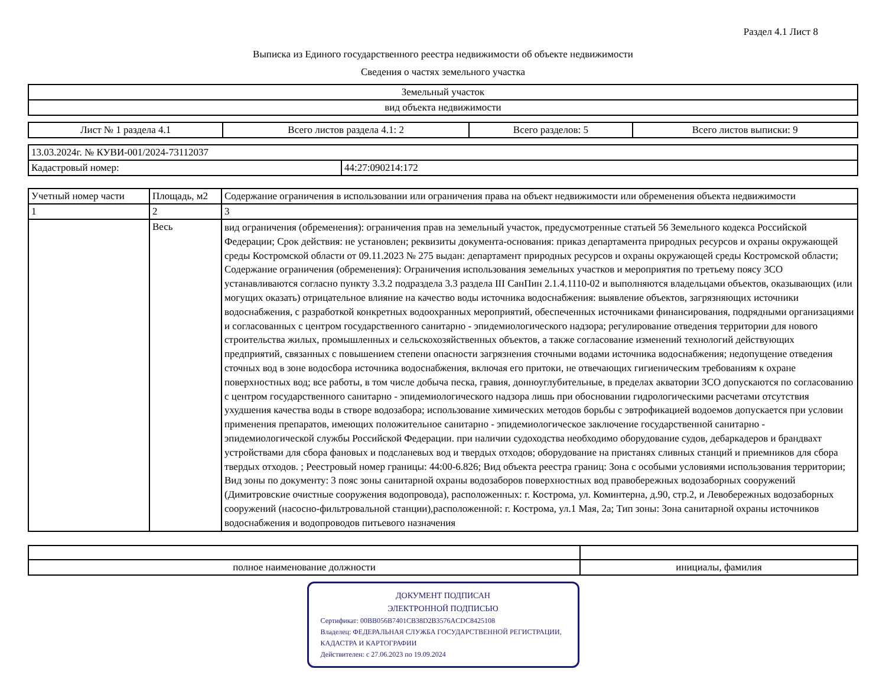Раздел 4.1 Лист 8
Выписка из Единого государственного реестра недвижимости об объекте недвижимости
Сведения о частях земельного участка
| Земельный участок |
| вид объекта недвижимости |
| Лист № 1 раздела 4.1 | Всего листов раздела 4.1: 2 | Всего разделов: 5 | Всего листов выписки: 9 |
| 13.03.2024г. № КУВИ-001/2024-73112037 | |
| Кадастровый номер: | 44:27:090214:172 |
| Учетный номер части | Площадь, м2 | Содержание ограничения в использовании или ограничения права на объект недвижимости или обременения объекта недвижимости |
| --- | --- | --- |
| 1 | 2 | 3 |
| | Весь | вид ограничения (обременения): ограничения прав на земельный участок, предусмотренные статьей 56 Земельного кодекса Российской Федерации; Срок действия: не установлен; реквизиты документа-основания: приказ департамента природных ресурсов и охраны окружающей среды Костромской области от 09.11.2023 № 275 выдан: департамент природных ресурсов и охраны окружающей среды Костромской области; Содержание ограничения (обременения): Ограничения использования земельных участков и мероприятия по третьему поясу ЗСО устанавливаются согласно пункту 3.3.2 подраздела 3.3 раздела III СанПин 2.1.4.1110-02 и выполняются владельцами объектов, оказывающих (или могущих оказать) отрицательное влияние на качество воды источника водоснабжения: выявление объектов, загрязняющих источники водоснабжения, с разработкой конкретных водоохранных мероприятий, обеспеченных источниками финансирования, подрядными организациями и согласованных с центром государственного санитарно - эпидемиологического надзора; регулирование отведения территории для нового строительства жилых, промышленных и сельскохозяйственных объектов, а также согласование изменений технологий действующих предприятий, связанных с повышением степени опасности загрязнения сточными водами источника водоснабжения; недопущение отведения сточных вод в зоне водосбора источника водоснабжения, включая его притоки, не отвечающих гигиеническим требованиям к охране поверхностных вод; все работы, в том числе добыча песка, гравия, донноуглубительные, в пределах акватории ЗСО допускаются по согласованию с центром государственного санитарно - эпидемиологического надзора лишь при обосновании гидрологическими расчетами отсутствия ухудшения качества воды в створе водозабора; использование химических методов борьбы с эвтрофикацией водоемов допускается при условии применения препаратов, имеющих положительное санитарно - эпидемиологическое заключение государственной санитарно - эпидемиологической службы Российской Федерации. при наличии судоходства необходимо оборудование судов, дебаркадеров и брандвахт устройствами для сбора фановых и подсланевых вод и твердых отходов; оборудование на пристанях сливных станций и приемников для сбора твердых отходов. ; Реестровый номер границы: 44:00-6.826; Вид объекта реестра границ: Зона с особыми условиями использования территории; Вид зоны по документу: 3 пояс зоны санитарной охраны водозаборов поверхностных вод правобережных водозаборных сооружений (Димитровские очистные сооружения водопровода), расположенных: г. Кострома, ул. Коминтерна, д.90, стр.2, и Левобережных водозаборных сооружений (насосно-фильтровальной станции),расположенной: г. Кострома, ул.1 Мая, 2а; Тип зоны: Зона санитарной охраны источников водоснабжения и водопроводов питьевого назначения |
| полное наименование должности | инициалы, фамилия |
ДОКУМЕНТ ПОДПИСАН
ЭЛЕКТРОННОЙ ПОДПИСЬЮ
Сертификат: 00BB056B7401CB38D2B3576ACDC8425108
Владелец: ФЕДЕРАЛЬНАЯ СЛУЖБА ГОСУДАРСТВЕННОЙ РЕГИСТРАЦИИ, КАДАСТРА И КАРТОГРАФИИ
Действителен: с 27.06.2023 по 19.09.2024